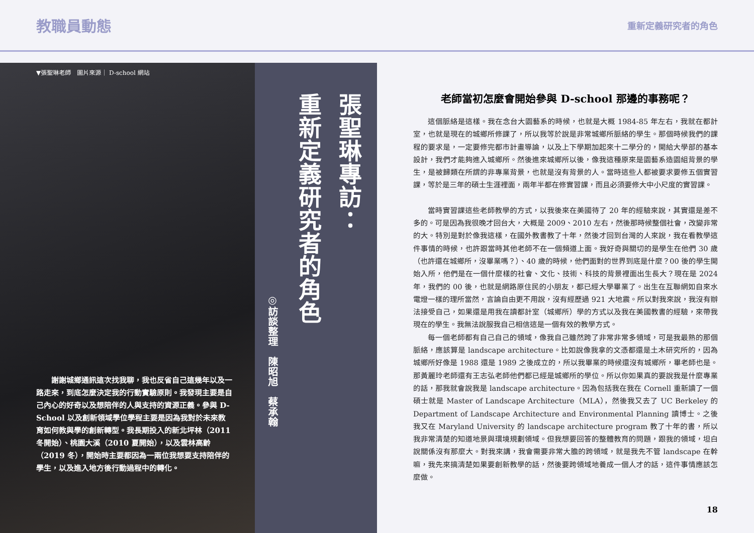教職員動態
重新定義研究者的角色
▼張聖琳老師　圖片來源｜ D-school 網站
張聖琳專訪：
重新定義研究者的角色
◎訪談整理　陳昭旭　蔡承翰
謝謝城鄉通訊這次找我聊，我也反省自己這幾年以及一路走來，到底怎麼決定我的行動實驗原則。我發現主要是自己內心的好奇以及想陪伴的人與支持的資源正義。參與 D-School 以及創新領域學位學程主要是因為我對於未來教育如何教與學的創新轉型。我長期投入的新北坪林（2011 冬開始）、桃園大溪（2010 夏開始），以及雲林高齡（2019 冬），開始時主要都因為一兩位我想要支持陪伴的學生，以及進入地方後行動過程中的轉化。
老師當初怎麼會開始參與 D-school 那邊的事務呢？
這個脈絡是這樣。我在念台大園藝系的時候，也就是大概 1984-85 年左右，我就在都計室，也就是現在的城鄉所修課了，所以我等於說是非常城鄉所脈絡的學生。那個時候我們的課程的要求是，一定要修完都市計畫導論，以及上下學期加起來十二學分的，開給大學部的基本設計，我們才能夠進入城鄉所。然後進來城鄉所以後，像我這種原來是園藝系造園組背景的學生，是被歸類在所謂的非專業背景，也就是沒有背景的人。當時這些人都被要求要修五個實習課，等於是三年的碩士生涯裡面，兩年半都在修實習課，而且必須要修大中小尺度的實習課。
當時實習課這些老師教學的方式，以我後來在美國待了 20 年的經驗來說，其實還是差不多的。可是因為我很晚才回台大，大概是 2009、2010 左右，然後那時候整個社會，改變非常的大。特別是對於像我這樣，在國外教書教了十年，然後才回到台灣的人來說，我在看教學這件事情的時候，也許跟當時其他老師不在一個頻道上面。我好奇與關切的是學生在他們 30 歲（也許還在城鄉所，沒畢業嗎？）、40 歲的時候，他們面對的世界到底是什麼？00 後的學生開始入所，他們是在一個什麼樣的社會、文化、技術、科技的背景裡面出生長大？現在是 2024 年，我們的 00 後，也就是網路原住民的小朋友，都已經大學畢業了。出生在互聯網如自來水電燈一樣的理所當然，言論自由更不用說，沒有經歷過 921 大地震。所以對我來說，我沒有辦法接受自己，如果還是用我在讀都計室（城鄉所）學的方式以及我在美國教書的經驗，來帶我現在的學生。我無法說服我自己相信這是一個有效的教學方式。
每一個老師都有自己自己的領域，像我自己雖然跨了非常非常多領域，可是我最熟的那個脈絡，應該算是 landscape architecture。比如說像我拿的文憑都還是土木研究所的，因為城鄉所好像是 1988 還是 1989 之後成立的，所以我畢業的時候還沒有城鄉所，畢老師也是。那黃麗玲老師還有王志弘老師他們都已經是城鄉所的學位。所以你如果真的要說我是什麼專業的話，那我就會說我是 landscape architecture。因為包括我在我在 Cornell 重新讀了一個碩士就是 Master of Landscape Architecture（MLA），然後我又去了 UC Berkeley 的 Department of Landscape Architecture and Environmental Planning 讀博士。之後我又在 Maryland University 的 landscape architecture program 教了十年的書，所以我非常清楚的知道地景與環境規劃領域。但我想要回答的整體教育的問題，跟我的領域，坦白說關係沒有那麼大。對我來講，我會需要非常大膽的跨領域，就是我先不管 landscape 在幹嘛，我先來搞清楚如果要創新教學的話，然後要跨領域地養成一個人才的話，這件事情應該怎麼做。
18